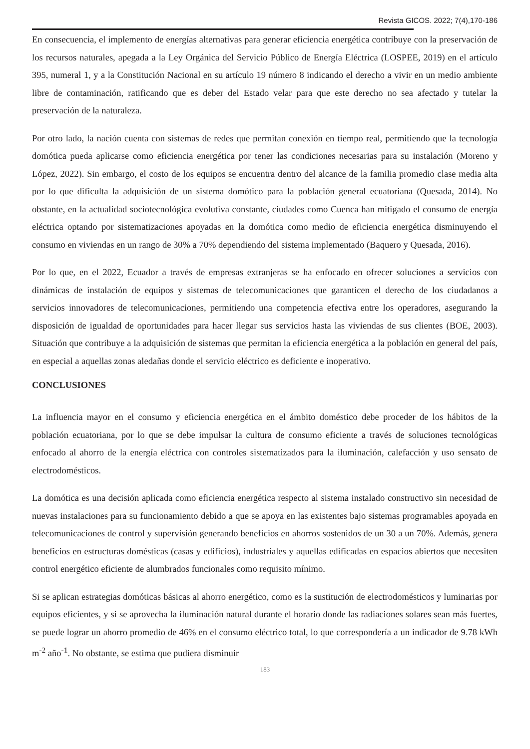Revista GICOS. 2022; 7(4),170-186
En consecuencia, el implemento de energías alternativas para generar eficiencia energética contribuye con la preservación de los recursos naturales, apegada a la Ley Orgánica del Servicio Público de Energía Eléctrica (LOSPEE, 2019) en el artículo 395, numeral 1, y a la Constitución Nacional en su artículo 19 número 8 indicando el derecho a vivir en un medio ambiente libre de contaminación, ratificando que es deber del Estado velar para que este derecho no sea afectado y tutelar la preservación de la naturaleza.
Por otro lado, la nación cuenta con sistemas de redes que permitan conexión en tiempo real, permitiendo que la tecnología domótica pueda aplicarse como eficiencia energética por tener las condiciones necesarias para su instalación (Moreno y López, 2022). Sin embargo, el costo de los equipos se encuentra dentro del alcance de la familia promedio clase media alta por lo que dificulta la adquisición de un sistema domótico para la población general ecuatoriana (Quesada, 2014). No obstante, en la actualidad sociotecnológica evolutiva constante, ciudades como Cuenca han mitigado el consumo de energía eléctrica optando por sistematizaciones apoyadas en la domótica como medio de eficiencia energética disminuyendo el consumo en viviendas en un rango de 30% a 70% dependiendo del sistema implementado (Baquero y Quesada, 2016).
Por lo que, en el 2022, Ecuador a través de empresas extranjeras se ha enfocado en ofrecer soluciones a servicios con dinámicas de instalación de equipos y sistemas de telecomunicaciones que garanticen el derecho de los ciudadanos a servicios innovadores de telecomunicaciones, permitiendo una competencia efectiva entre los operadores, asegurando la disposición de igualdad de oportunidades para hacer llegar sus servicios hasta las viviendas de sus clientes (BOE, 2003). Situación que contribuye a la adquisición de sistemas que permitan la eficiencia energética a la población en general del país, en especial a aquellas zonas aledañas donde el servicio eléctrico es deficiente e inoperativo.
CONCLUSIONES
La influencia mayor en el consumo y eficiencia energética en el ámbito doméstico debe proceder de los hábitos de la población ecuatoriana, por lo que se debe impulsar la cultura de consumo eficiente a través de soluciones tecnológicas enfocado al ahorro de la energía eléctrica con controles sistematizados para la iluminación, calefacción y uso sensato de electrodomésticos.
La domótica es una decisión aplicada como eficiencia energética respecto al sistema instalado constructivo sin necesidad de nuevas instalaciones para su funcionamiento debido a que se apoya en las existentes bajo sistemas programables apoyada en telecomunicaciones de control y supervisión generando beneficios en ahorros sostenidos de un 30 a un 70%. Además, genera beneficios en estructuras domésticas (casas y edificios), industriales y aquellas edificadas en espacios abiertos que necesiten control energético eficiente de alumbrados funcionales como requisito mínimo.
Si se aplican estrategias domóticas básicas al ahorro energético, como es la sustitución de electrodomésticos y luminarias por equipos eficientes, y si se aprovecha la iluminación natural durante el horario donde las radiaciones solares sean más fuertes, se puede lograr un ahorro promedio de 46% en el consumo eléctrico total, lo que correspondería a un indicador de 9.78 kWh m<sup>-2</sup> año<sup>-1</sup>. No obstante, se estima que pudiera disminuir
183